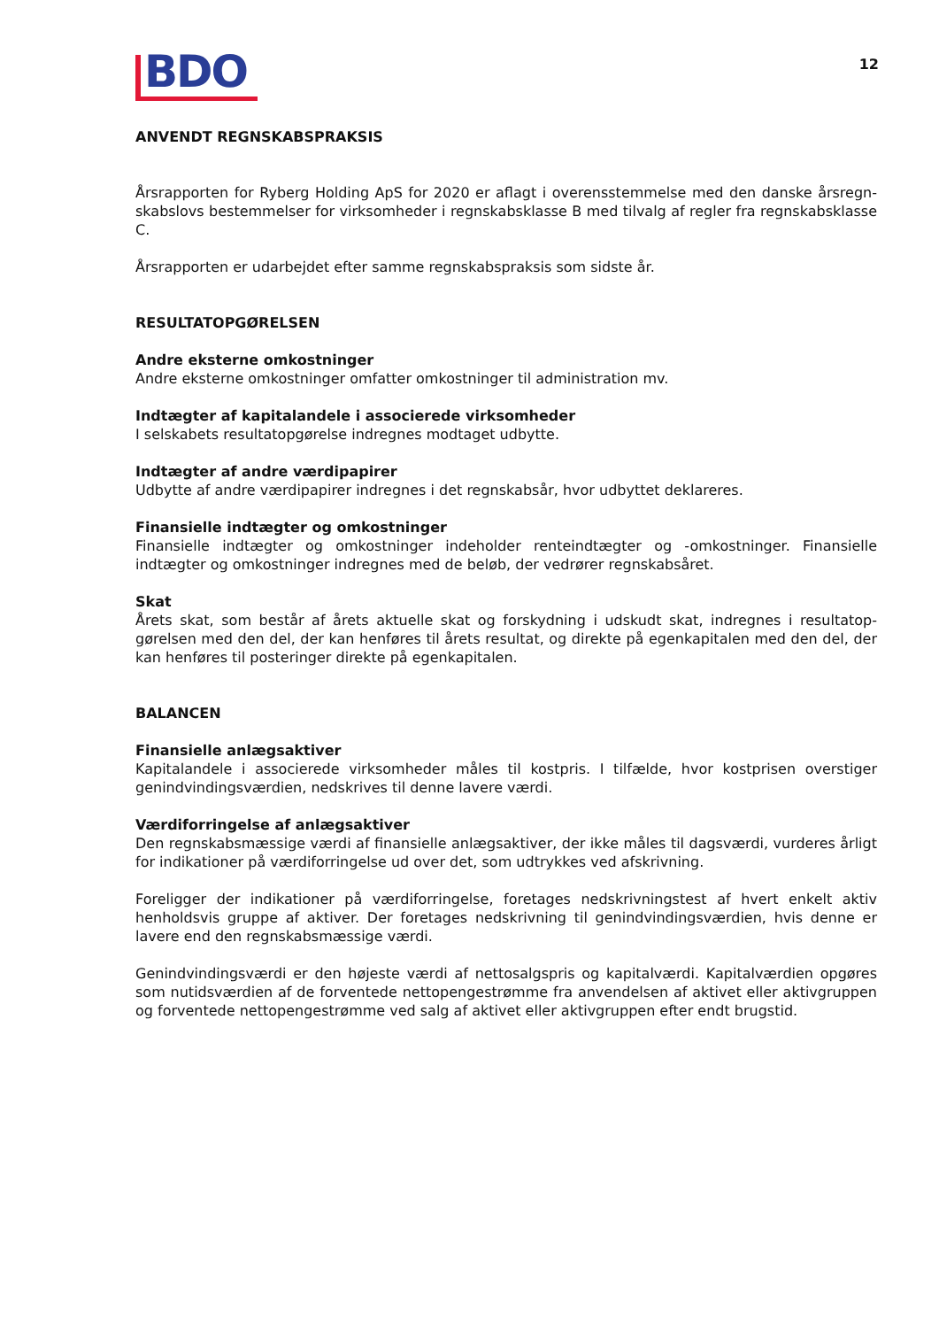BDO
12
ANVENDT REGNSKABSPRAKSIS
Årsrapporten for Ryberg Holding ApS for 2020 er aflagt i overensstemmelse med den danske årsregn­skabslovs bestemmelser for virksomheder i regnskabsklasse B med tilvalg af regler fra regnskabsklasse C.
Årsrapporten er udarbejdet efter samme regnskabspraksis som sidste år.
RESULTATOPGØRELSEN
Andre eksterne omkostninger
Andre eksterne omkostninger omfatter omkostninger til administration mv.
Indtægter af kapitalandele i associerede virksomheder
I selskabets resultatopgørelse indregnes modtaget udbytte.
Indtægter af andre værdipapirer
Udbytte af andre værdipapirer indregnes i det regnskabsår, hvor udbyttet deklareres.
Finansielle indtægter og omkostninger
Finansielle indtægter og omkostninger indeholder renteindtægter og -omkostninger. Finansielle indtægter og omkostninger indregnes med de beløb, der vedrører regnskabsåret.
Skat
Årets skat, som består af årets aktuelle skat og forskydning i udskudt skat, indregnes i resultatop­gørelsen med den del, der kan henføres til årets resultat, og direkte på egenkapitalen med den del, der kan henføres til posteringer direkte på egenkapitalen.
BALANCEN
Finansielle anlægsaktiver
Kapitalandele i associerede virksomheder måles til kostpris. I tilfælde, hvor kostprisen overstiger genindvindingsværdien, nedskrives til denne lavere værdi.
Værdiforringelse af anlægsaktiver
Den regnskabsmæssige værdi af finansielle anlægsaktiver, der ikke måles til dagsværdi, vurderes årligt for indikationer på værdiforringelse ud over det, som udtrykkes ved afskrivning.
Foreligger der indikationer på værdiforringelse, foretages nedskrivningstest af hvert enkelt aktiv henholdsvis gruppe af aktiver. Der foretages nedskrivning til genindvindingsværdien, hvis denne er lavere end den regnskabsmæssige værdi.
Genindvindingsværdi er den højeste værdi af nettosalgspris og kapitalværdi. Kapitalværdien opgøres som nutidsværdien af de forventede nettopengestrømme fra anvendelsen af aktivet eller aktivgruppen og forventede nettopengestrømme ved salg af aktivet eller aktivgruppen efter endt brugstid.